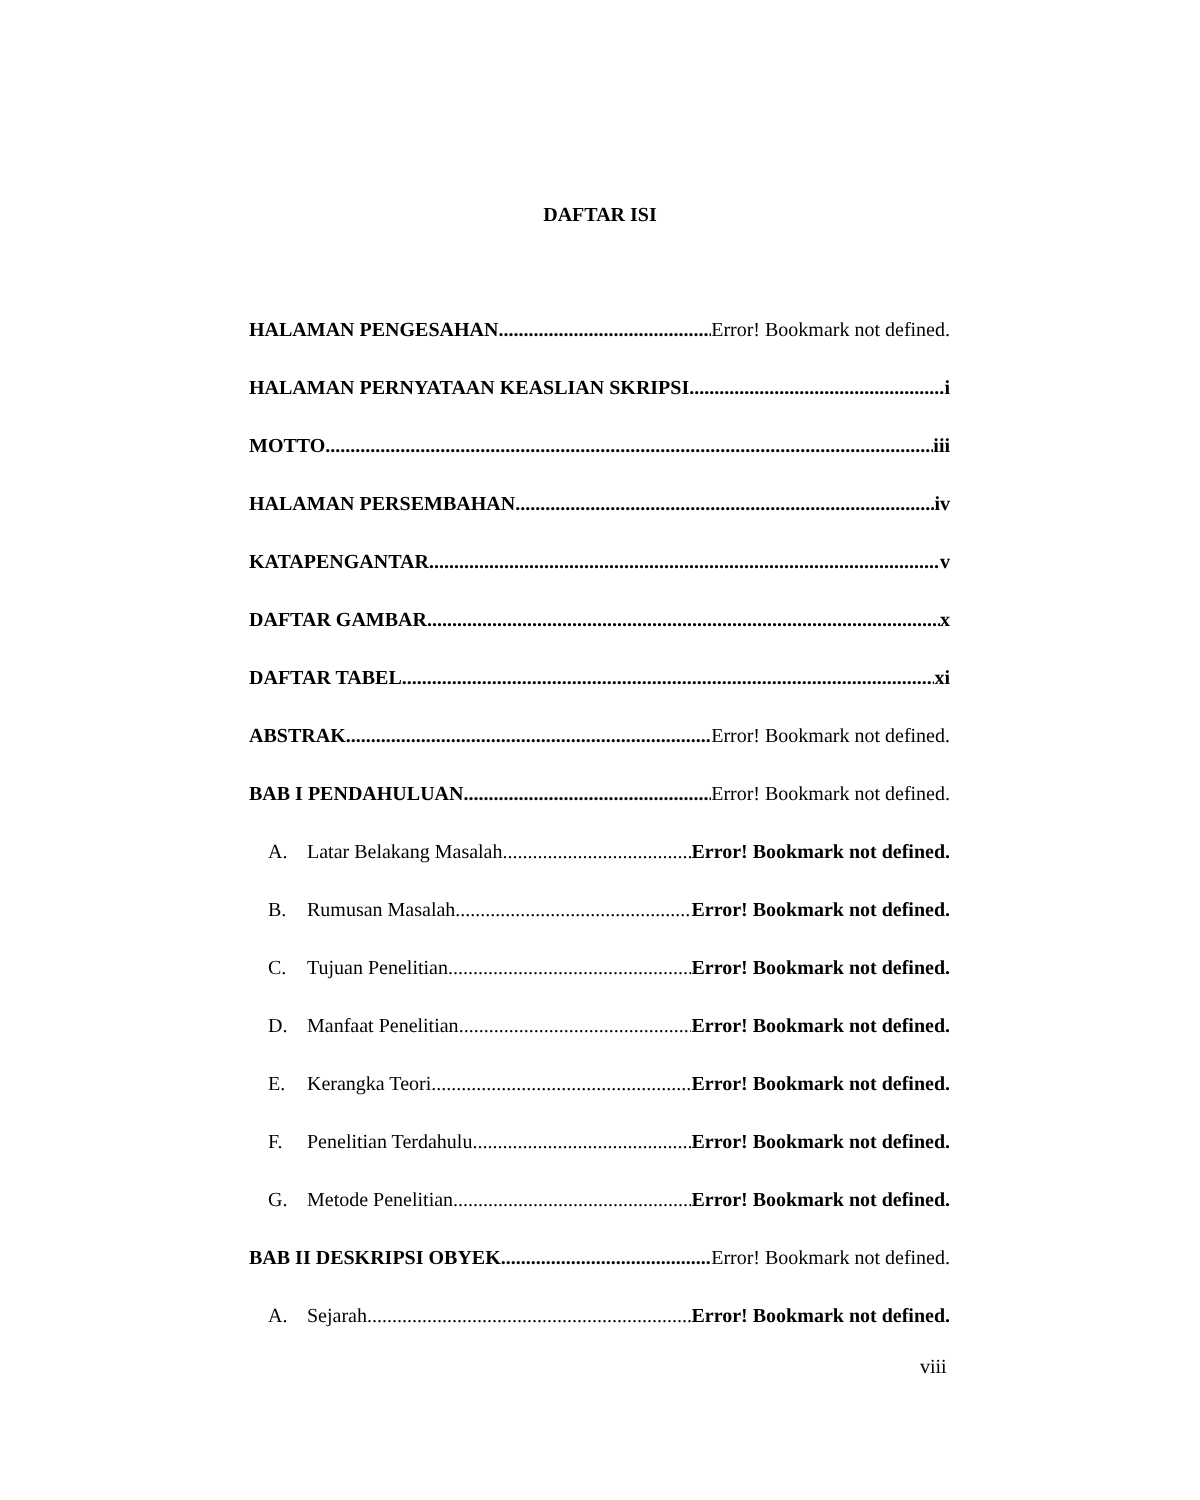DAFTAR ISI
HALAMAN PENGESAHAN Error! Bookmark not defined.
HALAMAN PERNYATAAN KEASLIAN SKRIPSI i
MOTTO iii
HALAMAN PERSEMBAHAN iv
KATAPENGANTAR v
DAFTAR GAMBAR x
DAFTAR TABEL xi
ABSTRAK Error! Bookmark not defined.
BAB I PENDAHULUAN Error! Bookmark not defined.
A. Latar Belakang Masalah Error! Bookmark not defined.
B. Rumusan Masalah Error! Bookmark not defined.
C. Tujuan Penelitian Error! Bookmark not defined.
D. Manfaat Penelitian Error! Bookmark not defined.
E. Kerangka Teori Error! Bookmark not defined.
F. Penelitian Terdahulu Error! Bookmark not defined.
G. Metode Penelitian Error! Bookmark not defined.
BAB II DESKRIPSI OBYEK Error! Bookmark not defined.
A. Sejarah Error! Bookmark not defined.
viii